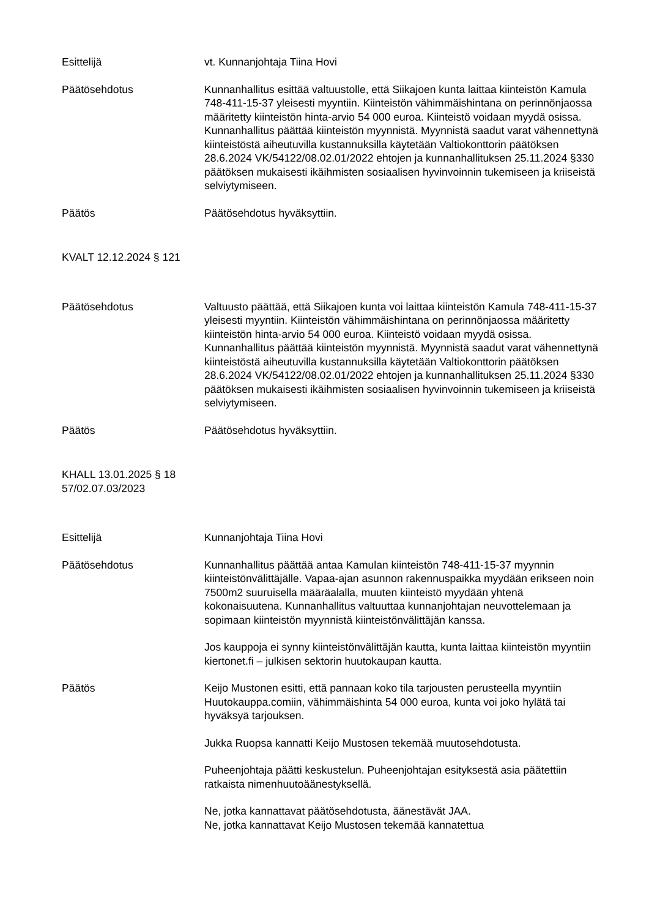Esittelijä vt. Kunnanjohtaja Tiina Hovi
Päätösehdotus Kunnanhallitus esittää valtuustolle, että Siikajoen kunta laittaa kiinteistön Kamula 748-411-15-37 yleisesti myyntiin. Kiinteistön vähimmäishintana on perinnönjaossa määritetty kiinteistön hinta-arvio 54 000 euroa. Kiinteistö voidaan myydä osissa. Kunnanhallitus päättää kiinteistön myynnistä. Myynnistä saadut varat vähennettynä kiinteistöstä aiheutuvilla kustannuksilla käytetään Valtiokonttorin päätöksen 28.6.2024 VK/54122/08.02.01/2022 ehtojen ja kunnanhallituksen 25.11.2024 §330 päätöksen mukaisesti ikäihmisten sosiaalisen hyvinvoinnin tukemiseen ja kriiseistä selviytymiseen.
Päätös Päätösehdotus hyväksyttiin.
KVALT 12.12.2024 § 121
Päätösehdotus Valtuusto päättää, että Siikajoen kunta voi laittaa kiinteistön Kamula 748-411-15-37 yleisesti myyntiin. Kiinteistön vähimmäishintana on perinnönjaossa määritetty kiinteistön hinta-arvio 54 000 euroa. Kiinteistö voidaan myydä osissa. Kunnanhallitus päättää kiinteistön myynnistä. Myynnistä saadut varat vähennettynä kiinteistöstä aiheutuvilla kustannuksilla käytetään Valtiokonttorin päätöksen 28.6.2024 VK/54122/08.02.01/2022 ehtojen ja kunnanhallituksen 25.11.2024 §330 päätöksen mukaisesti ikäihmisten sosiaalisen hyvinvoinnin tukemiseen ja kriiseistä selviytymiseen.
Päätös Päätösehdotus hyväksyttiin.
KHALL 13.01.2025 § 18
57/02.07.03/2023
Esittelijä Kunnanjohtaja Tiina Hovi
Päätösehdotus Kunnanhallitus päättää antaa Kamulan kiinteistön 748-411-15-37 myynnin kiinteistönvälittäjälle. Vapaa-ajan asunnon rakennuspaikka myydään erikseen noin 7500m2 suuruisella määräalalla, muuten kiinteistö myydään yhtenä kokonaisuutena. Kunnanhallitus valtuuttaa kunnanjohtajan neuvottelemaan ja sopimaan kiinteistön myynnistä kiinteistönvälittäjän kanssa.
Jos kauppoja ei synny kiinteistönvälittäjän kautta, kunta laittaa kiinteistön myyntiin kiertonet.fi – julkisen sektorin huutokaupan kautta.
Päätös Keijo Mustonen esitti, että pannaan koko tila tarjousten perusteella myyntiin Huutokauppa.comiin, vähimmäishinta 54 000 euroa, kunta voi joko hylätä tai hyväksyä tarjouksen.
Jukka Ruopsa kannatti Keijo Mustosen tekemää muutosehdotusta.
Puheenjohtaja päätti keskustelun. Puheenjohtajan esityksestä asia päätettiin ratkaista nimenhuutoäänestyksellä.
Ne, jotka kannattavat päätösehdotusta, äänestävät JAA.
Ne, jotka kannattavat Keijo Mustosen tekemää kannatettua